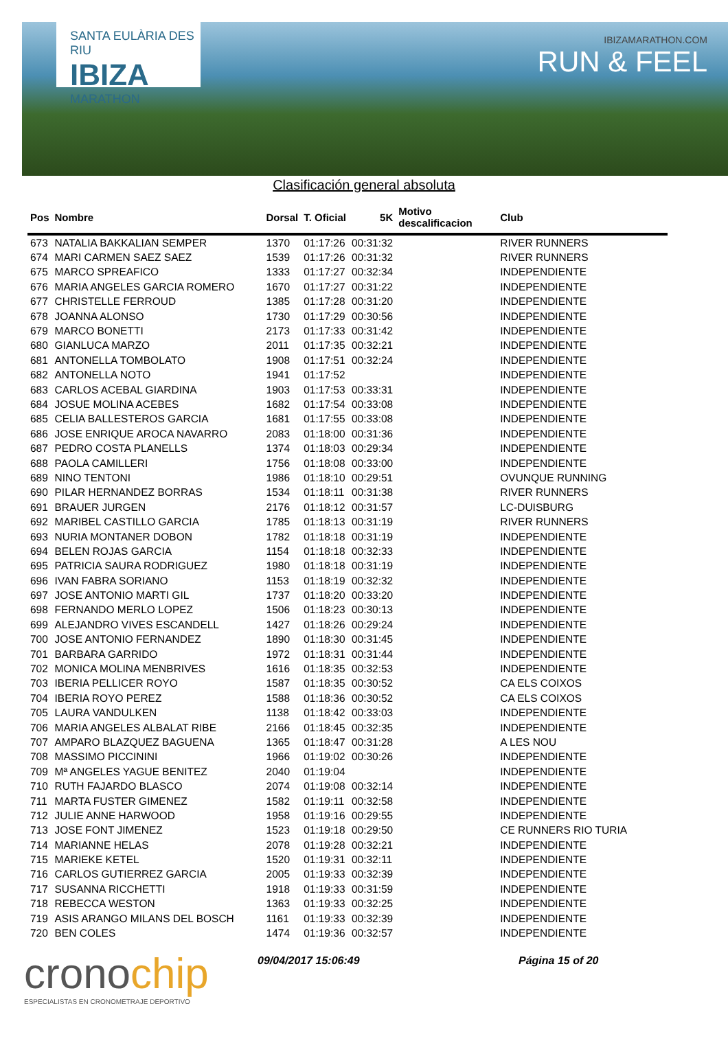SANTA EULÀRIA DES RIU
IBIZA
MARATHON
IBIZAMARATHON.COM
RUN & FEEL
Clasificación general absoluta
| Pos | Nombre | Dorsal | T. Oficial | 5K | Motivo descalificacion | Club |
| --- | --- | --- | --- | --- | --- | --- |
| 673 | NATALIA BAKKALIAN SEMPER | 1370 | 01:17:26 | 00:31:32 | | RIVER RUNNERS |
| 674 | MARI CARMEN SAEZ SAEZ | 1539 | 01:17:26 | 00:31:32 | | RIVER RUNNERS |
| 675 | MARCO SPREAFICO | 1333 | 01:17:27 | 00:32:34 | | INDEPENDIENTE |
| 676 | MARIA ANGELES GARCIA ROMERO | 1670 | 01:17:27 | 00:31:22 | | INDEPENDIENTE |
| 677 | CHRISTELLE FERROUD | 1385 | 01:17:28 | 00:31:20 | | INDEPENDIENTE |
| 678 | JOANNA ALONSO | 1730 | 01:17:29 | 00:30:56 | | INDEPENDIENTE |
| 679 | MARCO BONETTI | 2173 | 01:17:33 | 00:31:42 | | INDEPENDIENTE |
| 680 | GIANLUCA MARZO | 2011 | 01:17:35 | 00:32:21 | | INDEPENDIENTE |
| 681 | ANTONELLA TOMBOLATO | 1908 | 01:17:51 | 00:32:24 | | INDEPENDIENTE |
| 682 | ANTONELLA NOTO | 1941 | 01:17:52 | | | INDEPENDIENTE |
| 683 | CARLOS ACEBAL GIARDINA | 1903 | 01:17:53 | 00:33:31 | | INDEPENDIENTE |
| 684 | JOSUE MOLINA ACEBES | 1682 | 01:17:54 | 00:33:08 | | INDEPENDIENTE |
| 685 | CELIA BALLESTEROS GARCIA | 1681 | 01:17:55 | 00:33:08 | | INDEPENDIENTE |
| 686 | JOSE ENRIQUE AROCA NAVARRO | 2083 | 01:18:00 | 00:31:36 | | INDEPENDIENTE |
| 687 | PEDRO COSTA PLANELLS | 1374 | 01:18:03 | 00:29:34 | | INDEPENDIENTE |
| 688 | PAOLA CAMILLERI | 1756 | 01:18:08 | 00:33:00 | | INDEPENDIENTE |
| 689 | NINO TENTONI | 1986 | 01:18:10 | 00:29:51 | | OVUNQUE RUNNING |
| 690 | PILAR HERNANDEZ BORRAS | 1534 | 01:18:11 | 00:31:38 | | RIVER RUNNERS |
| 691 | BRAUER JURGEN | 2176 | 01:18:12 | 00:31:57 | | LC-DUISBURG |
| 692 | MARIBEL CASTILLO GARCIA | 1785 | 01:18:13 | 00:31:19 | | RIVER RUNNERS |
| 693 | NURIA MONTANER DOBON | 1782 | 01:18:18 | 00:31:19 | | INDEPENDIENTE |
| 694 | BELEN ROJAS GARCIA | 1154 | 01:18:18 | 00:32:33 | | INDEPENDIENTE |
| 695 | PATRICIA SAURA RODRIGUEZ | 1980 | 01:18:18 | 00:31:19 | | INDEPENDIENTE |
| 696 | IVAN FABRA SORIANO | 1153 | 01:18:19 | 00:32:32 | | INDEPENDIENTE |
| 697 | JOSE ANTONIO MARTI GIL | 1737 | 01:18:20 | 00:33:20 | | INDEPENDIENTE |
| 698 | FERNANDO MERLO LOPEZ | 1506 | 01:18:23 | 00:30:13 | | INDEPENDIENTE |
| 699 | ALEJANDRO VIVES ESCANDELL | 1427 | 01:18:26 | 00:29:24 | | INDEPENDIENTE |
| 700 | JOSE ANTONIO FERNANDEZ | 1890 | 01:18:30 | 00:31:45 | | INDEPENDIENTE |
| 701 | BARBARA GARRIDO | 1972 | 01:18:31 | 00:31:44 | | INDEPENDIENTE |
| 702 | MONICA MOLINA MENBRIVES | 1616 | 01:18:35 | 00:32:53 | | INDEPENDIENTE |
| 703 | IBERIA PELLICER ROYO | 1587 | 01:18:35 | 00:30:52 | | CA ELS COIXOS |
| 704 | IBERIA ROYO PEREZ | 1588 | 01:18:36 | 00:30:52 | | CA ELS COIXOS |
| 705 | LAURA VANDULKEN | 1138 | 01:18:42 | 00:33:03 | | INDEPENDIENTE |
| 706 | MARIA ANGELES ALBALAT RIBE | 2166 | 01:18:45 | 00:32:35 | | INDEPENDIENTE |
| 707 | AMPARO BLAZQUEZ BAGUENA | 1365 | 01:18:47 | 00:31:28 | | A LES NOU |
| 708 | MASSIMO PICCININI | 1966 | 01:19:02 | 00:30:26 | | INDEPENDIENTE |
| 709 | Mª ANGELES YAGUE BENITEZ | 2040 | 01:19:04 | | | INDEPENDIENTE |
| 710 | RUTH FAJARDO BLASCO | 2074 | 01:19:08 | 00:32:14 | | INDEPENDIENTE |
| 711 | MARTA FUSTER GIMENEZ | 1582 | 01:19:11 | 00:32:58 | | INDEPENDIENTE |
| 712 | JULIE ANNE HARWOOD | 1958 | 01:19:16 | 00:29:55 | | INDEPENDIENTE |
| 713 | JOSE FONT JIMENEZ | 1523 | 01:19:18 | 00:29:50 | | CE RUNNERS RIO TURIA |
| 714 | MARIANNE HELAS | 2078 | 01:19:28 | 00:32:21 | | INDEPENDIENTE |
| 715 | MARIEKE KETEL | 1520 | 01:19:31 | 00:32:11 | | INDEPENDIENTE |
| 716 | CARLOS GUTIERREZ GARCIA | 2005 | 01:19:33 | 00:32:39 | | INDEPENDIENTE |
| 717 | SUSANNA RICCHETTI | 1918 | 01:19:33 | 00:31:59 | | INDEPENDIENTE |
| 718 | REBECCA WESTON | 1363 | 01:19:33 | 00:32:25 | | INDEPENDIENTE |
| 719 | ASIS ARANGO MILANS DEL BOSCH | 1161 | 01:19:33 | 00:32:39 | | INDEPENDIENTE |
| 720 | BEN COLES | 1474 | 01:19:36 | 00:32:57 | | INDEPENDIENTE |
cronochip
ESPECIALISTAS EN CRONOMETRAJE DEPORTIVO
09/04/2017 15:06:49 Página 15 of 20